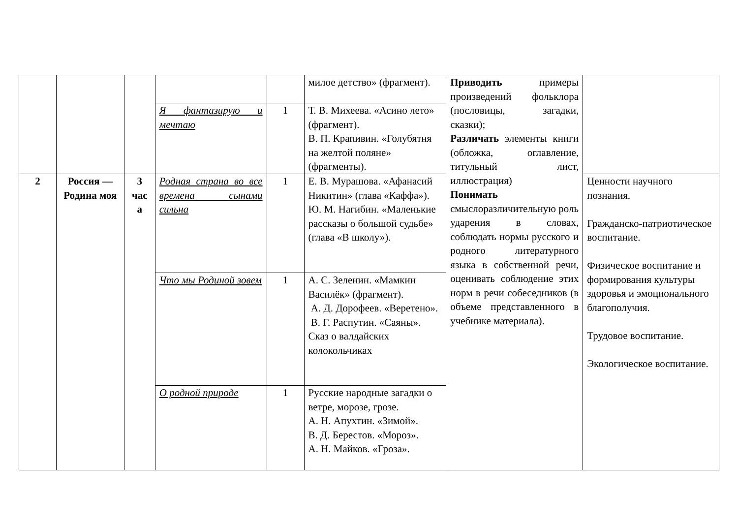| | | | | | милое детство» (фрагмент). | Приводить примеры произведений фольклора (пословицы, загадки, сказки); Различать элементы книги (обложка, оглавление, титульный лист, иллюстрация) Понимать смыслоразличительную роль ударения в словах, соблюдать нормы русского и родного литературного языка в собственной речи, оценивать соблюдение этих норм в речи собеседников (в объеме представленного в учебнике материала). | |
| | | | Я фантазирую и мечтаю | 1 | Т. В. Михеева. «Асино лето» (фрагмент). В. П. Крапивин. «Голубятня на желтой поляне» (фрагменты). | | |
| 2 | Россия — Родина моя | 3 час а | Родная страна во все времена сынами сильна | 1 | Е. В. Мурашова. «Афанасий Никитин» (глава «Каффа»). Ю. М. Нагибин. «Маленькие рассказы о большой судьбе» (глава «В школу»). | | Ценности научного познания. Гражданско-патриотическое воспитание. Физическое воспитание и формирования культуры здоровья и эмоционального благополучия. Трудовое воспитание. Экологическое воспитание. |
| | | | Что мы Родиной зовем | 1 | А. С. Зеленин. «Мамкин Василёк» (фрагмент). А. Д. Дорофеев. «Веретено». В. Г. Распутин. «Саяны». Сказ о валдайских колокольчиках | | |
| | | | О родной природе | 1 | Русские народные загадки о ветре, морозе, грозе. А. Н. Апухтин. «Зимой». В. Д. Берестов. «Мороз». А. Н. Майков. «Гроза». | | |